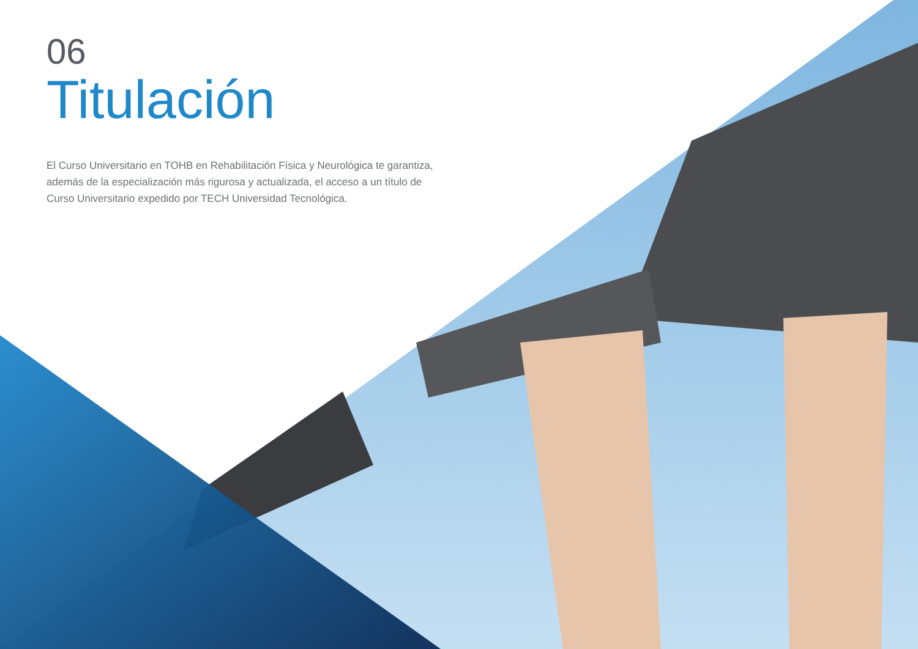06
Titulación
El Curso Universitario en TOHB en Rehabilitación Física y Neurológica te garantiza, además de la especialización más rigurosa y actualizada, el acceso a un título de Curso Universitario expedido por TECH Universidad Tecnológica.